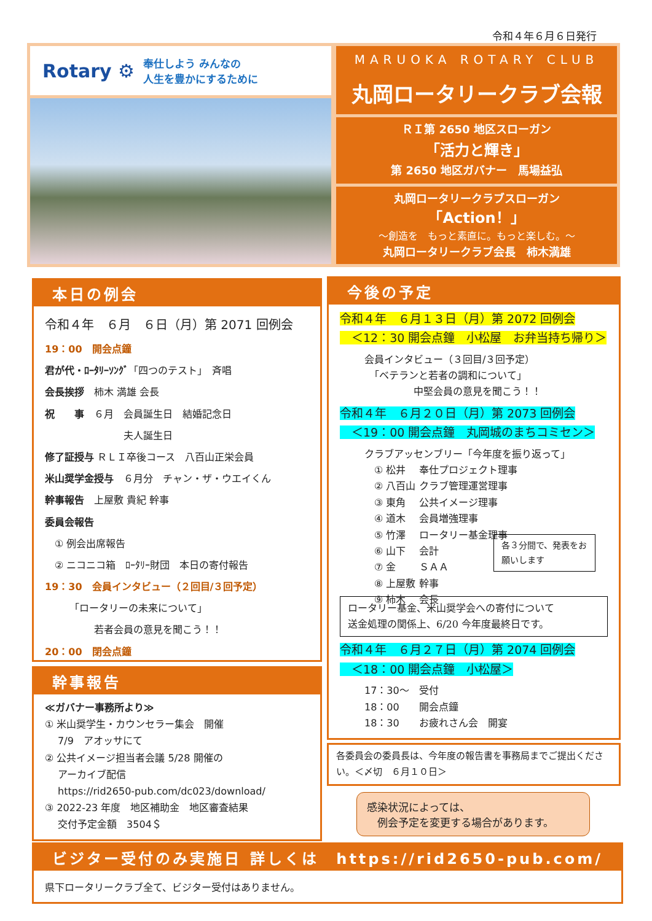令和４年６月６日発行
Rotary ⚙ 奉仕しよう みんなの
人生を豊かにするために
MARUOKA ROTARY CLUB
丸岡ロータリークラブ会報
ＲＩ第 2650 地区スローガン
「活力と輝き」
第 2650 地区ガバナー　馬場益弘
丸岡ロータリークラブスローガン
「Action！」
～創造を　もっと素直に。もっと楽しむ。～
丸岡ロータリークラブ会長　柿木満雄
本日の例会
令和４年　６月　６日（月）第 2071 回例会
19：00　開会点鐘
君が代・ﾛｰﾀﾘｰｿﾝｸﾞ「四つのテスト」　斉唱
会長挨拶　柿木 満雄 会長
祝　　事　６月　会員誕生日　結婚記念日
　　　　　　　　夫人誕生日
修了証授与 ＲＬＩ卒後コース　八百山正栄会員
米山奨学金授与　６月分　チャン・ザ・ウエイくん
幹事報告　上屋敷 貴紀 幹事
委員会報告
　① 例会出席報告
　② ニコニコ箱　ﾛｰﾀﾘｰ財団　本日の寄付報告
19：30　会員インタビュー（２回目/３回予定）
　　　「ロータリーの未来について」
　　　　　若者会員の意見を聞こう！！
20：00　閉会点鐘
幹事報告
≪ガバナー事務所より≫
① 米山奨学生・カウンセラー集会　開催
　 7/9　アオッサにて
② 公共イメージ担当者会議 5/28 開催の
　 アーカイブ配信
　 https://rid2650-pub.com/dc023/download/
③ 2022-23 年度　地区補助金　地区審査結果
　 交付予定金額　3504＄
今後の予定
令和４年　６月１３日（月）第 2072 回例会
　＜12：30 開会点鐘　小松屋　お弁当持ち帰り＞
会員インタビュー（３回目/３回予定）
　「ベテランと若者の調和について」
　　　　　中堅会員の意見を聞こう！！
令和４年　６月２０日（月）第 2073 回例会
　＜19：00 開会点鐘　丸岡城のまちコミセン＞
クラブアッセンブリー「今年度を振り返って」
　① 松井　 奉仕プロジェクト理事
　② 八百山 クラブ管理運営理事
　③ 東角　 公共イメージ理事
　④ 道木　 会員増強理事
　⑤ 竹澤　 ロータリー基金理事
　⑥ 山下　 会計
　⑦ 金　　 ＳＡＡ
　⑧ 上屋敷 幹事
　⑨ 柿木　 会長
各３分間で、発表をお願いします
ロータリー基金、米山奨学会への寄付について
送金処理の関係上、6/20 今年度最終日です。
令和４年　６月２７日（月）第 2074 回例会
　＜18：00 開会点鐘　小松屋＞
17：30～　受付
18：00　　開会点鐘
18：30　　お疲れさん会　開宴
各委員会の委員長は、今年度の報告書を事務局までご提出ください。＜〆切　６月１０日＞
感染状況によっては、
　例会予定を変更する場合があります。
ビジター受付のみ実施日 詳しくは　https://rid2650-pub.com/
県下ロータリークラブ全て、ビジター受付はありません。